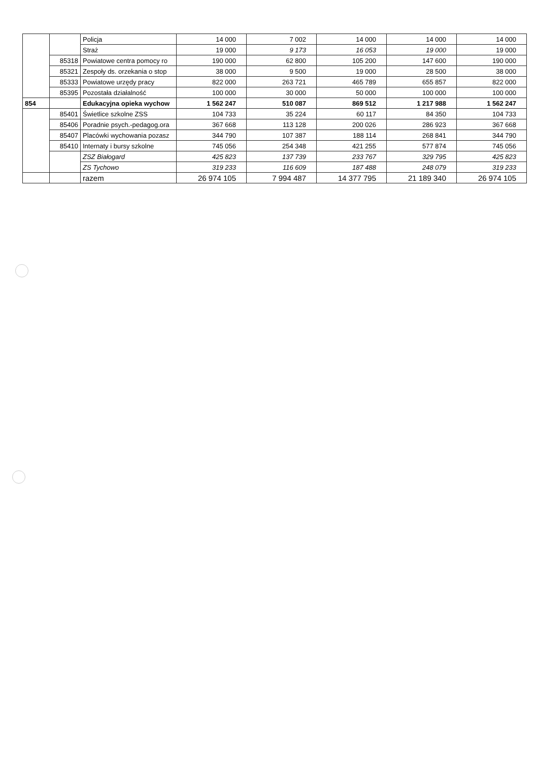| | | Policja | 14 000 | 7 002 | 14 000 | 14 000 | 14 000 |
| | | Straż | 19 000 | 9 173 | 16 053 | 19 000 | 19 000 |
| | 85318 | Powiatowe centra pomocy ro | 190 000 | 62 800 | 105 200 | 147 600 | 190 000 |
| | 85321 | Zespoły ds. orzekania o stop | 38 000 | 9 500 | 19 000 | 28 500 | 38 000 |
| | 85333 | Powiatowe urzędy pracy | 822 000 | 263 721 | 465 789 | 655 857 | 822 000 |
| | 85395 | Pozostała działalność | 100 000 | 30 000 | 50 000 | 100 000 | 100 000 |
| 854 | | Edukacyjna opieka wychow | 1 562 247 | 510 087 | 869 512 | 1 217 988 | 1 562 247 |
| | 85401 | Świetlice szkolne ZSS | 104 733 | 35 224 | 60 117 | 84 350 | 104 733 |
| | 85406 | Poradnie psych.-pedagog.ora | 367 668 | 113 128 | 200 026 | 286 923 | 367 668 |
| | 85407 | Placówki wychowania pozasz | 344 790 | 107 387 | 188 114 | 268 841 | 344 790 |
| | 85410 | Internaty i bursy szkolne | 745 056 | 254 348 | 421 255 | 577 874 | 745 056 |
| | | ZSZ Białogard | 425 823 | 137 739 | 233 767 | 329 795 | 425 823 |
| | | ZS Tychowo | 319 233 | 116 609 | 187 488 | 248 079 | 319 233 |
| | | razem | 26 974 105 | 7 994 487 | 14 377 795 | 21 189 340 | 26 974 105 |